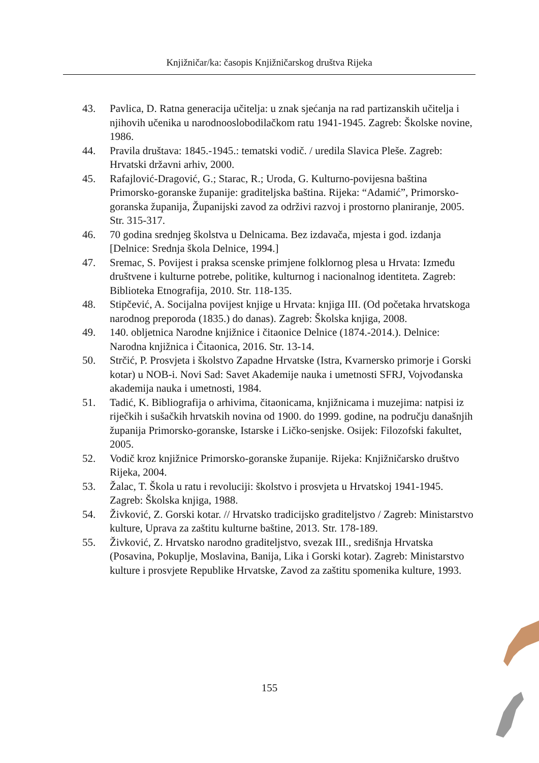Knjižničar/ka: časopis Knjižničarskog društva Rijeka
43. Pavlica, D. Ratna generacija učitelja: u znak sjećanja na rad partizanskih učitelja i njihovih učenika u narodnooslobodilačkom ratu 1941-1945. Zagreb: Školske novine, 1986.
44. Pravila društava: 1845.-1945.: tematski vodič. / uredila Slavica Pleše. Zagreb: Hrvatski državni arhiv, 2000.
45. Rafajlović-Dragović, G.; Starac, R.; Uroda, G. Kulturno-povijesna baština Primorsko-goranske županije: graditeljska baština. Rijeka: “Adamić”, Primorsko-goranska županija, Županijski zavod za održivi razvoj i prostorno planiranje, 2005. Str. 315-317.
46. 70 godina srednjeg školstva u Delnicama. Bez izdavača, mjesta i god. izdanja [Delnice: Srednja škola Delnice, 1994.]
47. Sremac, S. Povijest i praksa scenske primjene folklornog plesa u Hrvata: Između društvene i kulturne potrebe, politike, kulturnog i nacionalnog identiteta. Zagreb: Biblioteka Etnografija, 2010. Str. 118-135.
48. Stipčević, A. Socijalna povijest knjige u Hrvata: knjiga III. (Od početaka hrvatskoga narodnog preporoda (1835.) do danas). Zagreb: Školska knjiga, 2008.
49. 140. obljetnica Narodne knjižnice i čitaonice Delnice (1874.-2014.). Delnice: Narodna knjižnica i Čitaonica, 2016. Str. 13-14.
50. Strčić, P. Prosvjeta i školstvo Zapadne Hrvatske (Istra, Kvarnersko primorje i Gorski kotar) u NOB-i. Novi Sad: Savet Akademije nauka i umetnosti SFRJ, Vojvođanska akademija nauka i umetnosti, 1984.
51. Tadić, K. Bibliografija o arhivima, čitaonicama, knjižnicama i muzejima: natpisi iz riječkih i sušačkih hrvatskih novina od 1900. do 1999. godine, na području današnjih županija Primorsko-goranske, Istarske i Ličko-senjske. Osijek: Filozofski fakultet, 2005.
52. Vodič kroz knjižnice Primorsko-goranske županije. Rijeka: Knjižničarsko društvo Rijeka, 2004.
53. Žalac, T. Škola u ratu i revoluciji: školstvo i prosvjeta u Hrvatskoj 1941-1945. Zagreb: Školska knjiga, 1988.
54. Živković, Z. Gorski kotar. // Hrvatsko tradicijsko graditeljstvo / Zagreb: Ministarstvo kulture, Uprava za zaštitu kulturne baštine, 2013. Str. 178-189.
55. Živković, Z. Hrvatsko narodno graditeljstvo, svezak III., središnja Hrvatska (Posavina, Pokuplje, Moslavina, Banija, Lika i Gorski kotar). Zagreb: Ministarstvo kulture i prosvjete Republike Hrvatske, Zavod za zaštitu spomenika kulture, 1993.
155